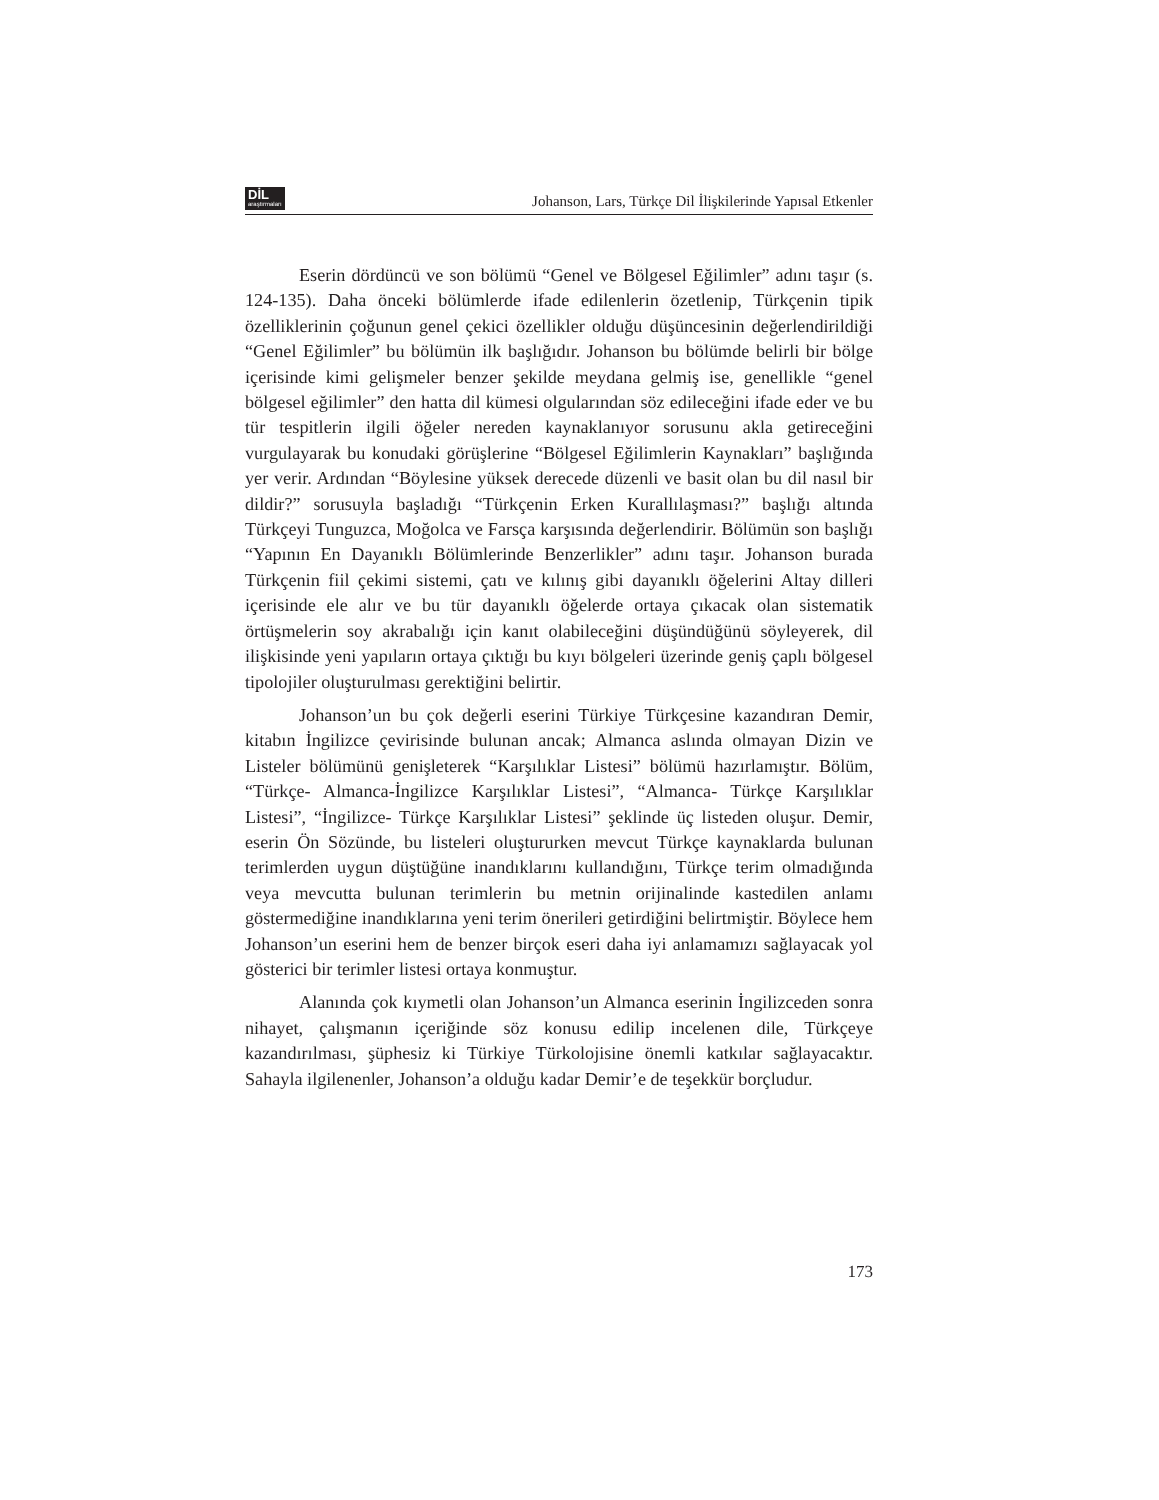DİL
araştırmaları
Johanson, Lars, Türkçe Dil İlişkilerinde Yapısal Etkenler
Eserin dördüncü ve son bölümü “Genel ve Bölgesel Eğilimler” adını taşır (s. 124-135). Daha önceki bölümlerde ifade edilenlerin özetlenip, Türkçenin tipik özelliklerinin çoğunun genel çekici özellikler olduğu düşüncesinin değerlendirildiği “Genel Eğilimler” bu bölümün ilk başlığıdır. Johanson bu bölümde belirli bir bölge içerisinde kimi gelişmeler benzer şekilde meydana gelmiş ise, genellikle “genel bölgesel eğilimler” den hatta dil kümesi olgularından söz edileceğini ifade eder ve bu tür tespitlerin ilgili öğeler nereden kaynaklanıyor sorusunu akla getireceğini vurgulayarak bu konudaki görüşlerine “Bölgesel Eğilimlerin Kaynakları” başlığında yer verir. Ardından “Böylesine yüksek derecede düzenli ve basit olan bu dil nasıl bir dildir?” sorusuyla başladığı “Türkçenin Erken Kurallılaşması?” başlığı altında Türkçeyi Tunguzca, Moğolca ve Farsça karşısında değerlendirir. Bölümün son başlığı “Yapının En Dayanıklı Bölümlerinde Benzerlikler” adını taşır. Johanson burada Türkçenin fiil çekimi sistemi, çatı ve kılınış gibi dayanıklı öğelerini Altay dilleri içerisinde ele alır ve bu tür dayanıklı öğelerde ortaya çıkacak olan sistematik örtüşmelerin soy akrabalığı için kanıt olabileceğini düşündüğünü söyleyerek, dil ilişkisinde yeni yapıların ortaya çıktığı bu kıyı bölgeleri üzerinde geniş çaplı bölgesel tipolojiler oluşturulması gerektiğini belirtir.
Johanson’un bu çok değerli eserini Türkiye Türkçesine kazandıran Demir, kitabın İngilizce çevirisinde bulunan ancak; Almanca aslında olmayan Dizin ve Listeler bölümünü genişleterek “Karşılıklar Listesi” bölümü hazırlamıştır. Bölüm, “Türkçe- Almanca-İngilizce Karşılıklar Listesi”, “Almanca- Türkçe Karşılıklar Listesi”, “İngilizce- Türkçe Karşılıklar Listesi” şeklinde üç listeden oluşur. Demir, eserin Ön Sözünde, bu listeleri oluştururken mevcut Türkçe kaynaklarda bulunan terimlerden uygun düştüğüne inandıklarını kullandığını, Türkçe terim olmadığında veya mevcutta bulunan terimlerin bu metnin orijinalinde kastedilen anlamı göstermediğine inandıklarına yeni terim önerileri getirdiğini belirtmiştir. Böylece hem Johanson’un eserini hem de benzer birçok eseri daha iyi anlamamızı sağlayacak yol gösterici bir terimler listesi ortaya konmuştur.
Alanında çok kıymetli olan Johanson’un Almanca eserinin İngilizceden sonra nihayet, çalışmanın içeriğinde söz konusu edilip incelenen dile, Türkçeye kazandırılması, şüphesiz ki Türkiye Türkolojisine önemli katkılar sağlayacaktır. Sahayla ilgilenenler, Johanson’a olduğu kadar Demir’e de teşekkür borçludur.
173